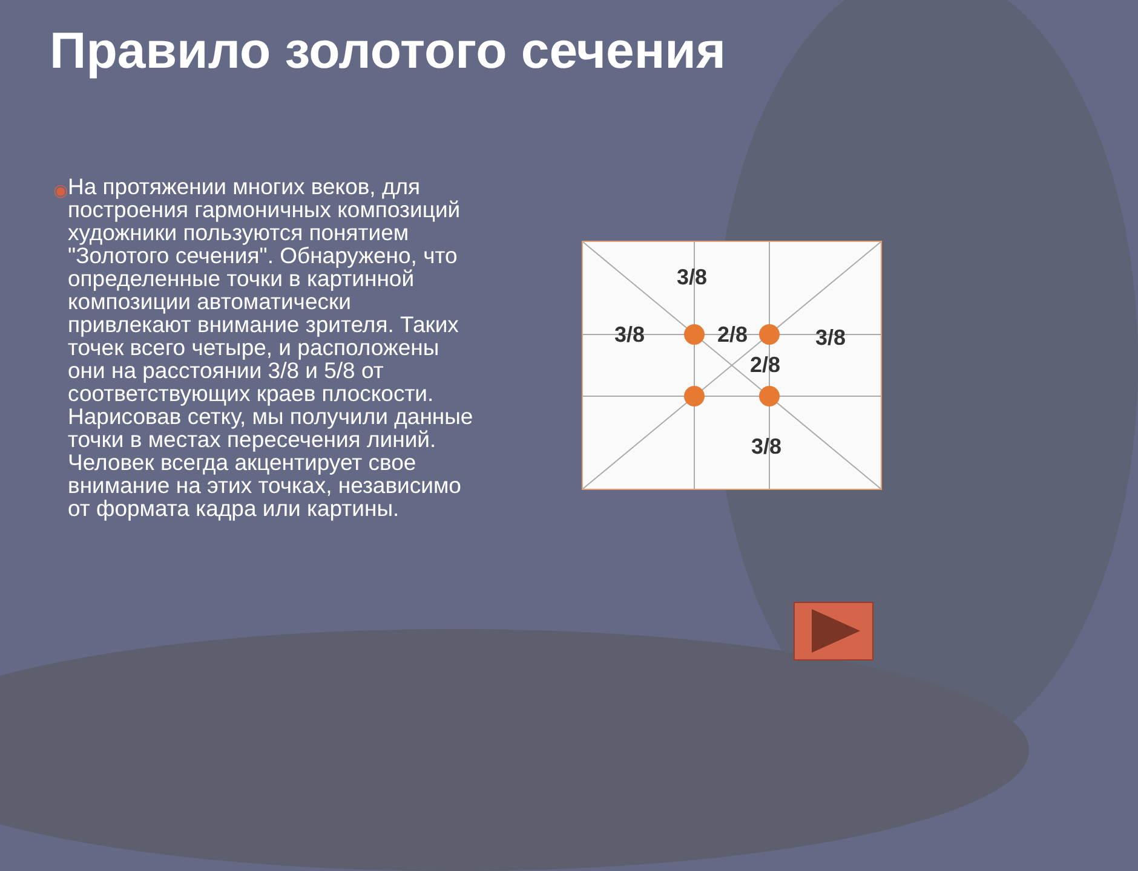Правило золотого сечения
◉
На протяжении многих веков, для построения гармоничных композиций художники пользуются понятием "Золотого сечения". Обнаружено, что определенные точки в картинной композиции автоматически привлекают внимание зрителя. Таких точек всего четыре, и расположены они на расстоянии 3/8 и 5/8 от соответствующих краев плоскости. Нарисовав сетку, мы получили данные точки в местах пересечения линий. Человек всегда акцентирует свое внимание на этих точках, независимо от формата кадра или картины.
3/8
3/8
2/8
3/8
2/8
3/8